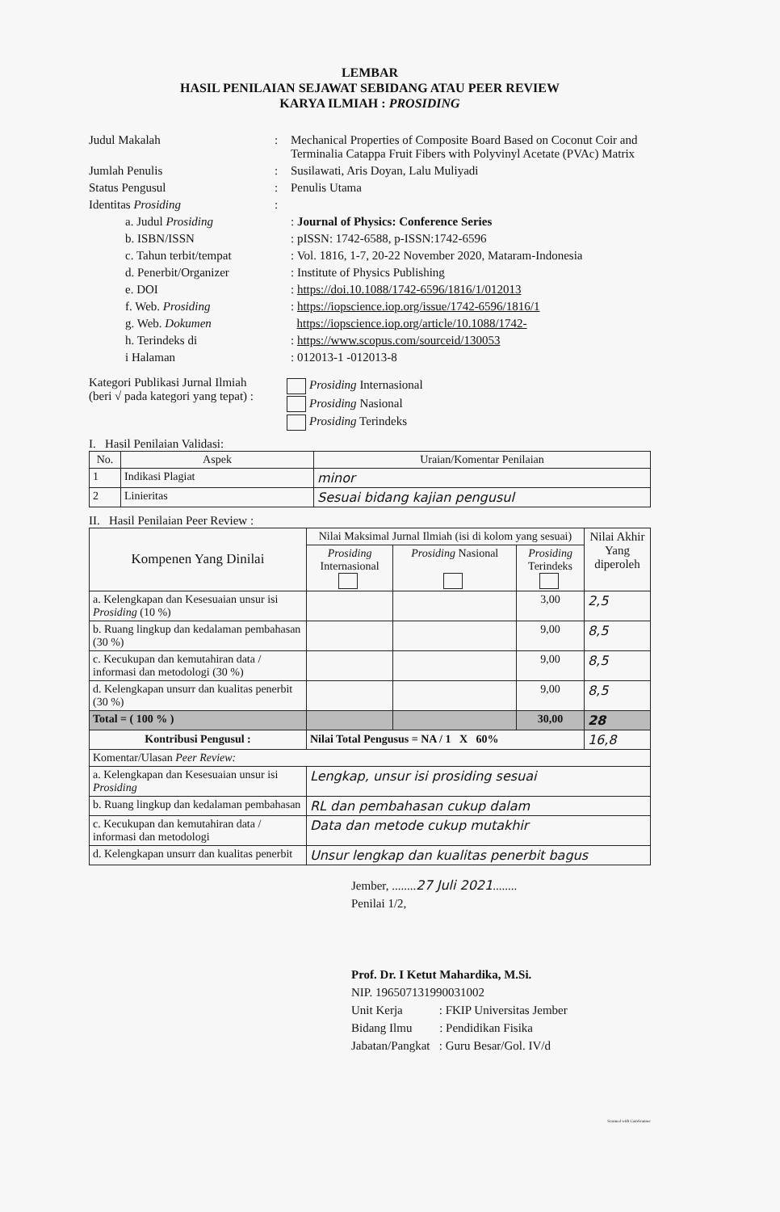LEMBAR
HASIL PENILAIAN SEJAWAT SEBIDANG ATAU PEER REVIEW
KARYA ILMIAH : PROSIDING
Judul Makalah
:
Mechanical Properties of Composite Board Based on Coconut Coir and Terminalia Catappa Fruit Fibers with Polyvinyl Acetate (PVAc) Matrix
Jumlah Penulis
:
Susilawati, Aris Doyan, Lalu Muliyadi
Status Pengusul
:
Penulis Utama
Identitas Prosiding
:
a. Judul Prosiding
: Journal of Physics: Conference Series
b. ISBN/ISSN
: pISSN: 1742-6588, p-ISSN:1742-6596
c. Tahun terbit/tempat
: Vol. 1816, 1-7, 20-22 November 2020, Mataram-Indonesia
d. Penerbit/Organizer
: Institute of Physics Publishing
e. DOI
: https://doi.10.1088/1742-6596/1816/1/012013
f. Web. Prosiding
: https://iopscience.iop.org/issue/1742-6596/1816/1
g. Web. Dokumen
https://iopscience.iop.org/article/10.1088/1742-
h. Terindeks di
: https://www.scopus.com/sourceid/130053
i Halaman
: 012013-1 -012013-8
Kategori Publikasi Jurnal Ilmiah
(beri √ pada kategori yang tepat) :
Prosiding Internasional
Prosiding Nasional
Prosiding Terindeks
I. Hasil Penilaian Validasi:
| No. | Aspek | Uraian/Komentar Penilaian |
| --- | --- | --- |
| 1 | Indikasi Plagiat | minor |
| 2 | Linieritas | Sesuai bidang kajian pengusul |
II. Hasil Penilaian Peer Review :
| Kompenen Yang Dinilai | Nilai Maksimal Jurnal Ilmiah (isi di kolom yang sesuai) | | | Nilai Akhir Yang diperoleh |
| | Prosiding Internasional | Prosiding Nasional | Prosiding Terindeks | |
| a. Kelengkapan dan Kesesuaian unsur isi Prosiding (10 %) | | | 3,00 | 2,5 |
| b. Ruang lingkup dan kedalaman pembahasan (30 %) | | | 9,00 | 8,5 |
| c. Kecukupan dan kemutahiran data / informasi dan metodologi (30 %) | | | 9,00 | 8,5 |
| d. Kelengkapan unsurr dan kualitas penerbit (30 %) | | | 9,00 | 8,5 |
| Total = ( 100 % ) | | | 30,00 | 28 |
| Kontribusi Pengusul : | Nilai Total Pengusus = NA / 1 X 60% | | | 16,8 |
| Komentar/Ulasan Peer Review: | | | | |
| a. Kelengkapan dan Kesesuaian unsur isi Prosiding | Lengkap, unsur isi prosiding sesuai | | | |
| b. Ruang lingkup dan kedalaman pembahasan | RL dan pembahasan cukup dalam | | | |
| c. Kecukupan dan kemutahiran data / informasi dan metodologi | Data dan metode cukup mutakhir | | | |
| d. Kelengkapan unsurr dan kualitas penerbit | Unsur lengkap dan kualitas penerbit bagus | | | |
Jember, ........27 Juli 2021........
Penilai 1/2,
Prof. Dr. I Ketut Mahardika, M.Si.
NIP. 196507131990031002
Unit Kerja : FKIP Universitas Jember
Bidang Ilmu : Pendidikan Fisika
Jabatan/Pangkat : Guru Besar/Gol. IV/d
Scanned with CamScanner